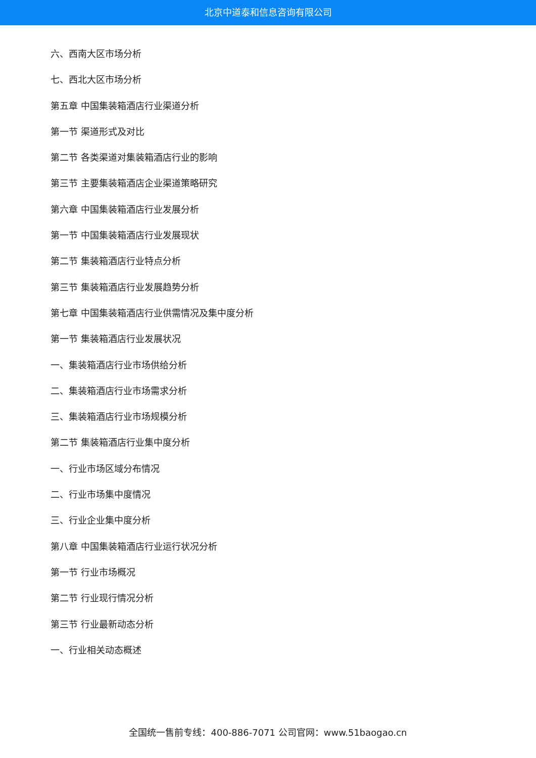北京中道泰和信息咨询有限公司
六、西南大区市场分析
七、西北大区市场分析
第五章 中国集装箱酒店行业渠道分析
第一节 渠道形式及对比
第二节 各类渠道对集装箱酒店行业的影响
第三节 主要集装箱酒店企业渠道策略研究
第六章 中国集装箱酒店行业发展分析
第一节 中国集装箱酒店行业发展现状
第二节 集装箱酒店行业特点分析
第三节 集装箱酒店行业发展趋势分析
第七章 中国集装箱酒店行业供需情况及集中度分析
第一节 集装箱酒店行业发展状况
一、集装箱酒店行业市场供给分析
二、集装箱酒店行业市场需求分析
三、集装箱酒店行业市场规模分析
第二节 集装箱酒店行业集中度分析
一、行业市场区域分布情况
二、行业市场集中度情况
三、行业企业集中度分析
第八章 中国集装箱酒店行业运行状况分析
第一节 行业市场概况
第二节 行业现行情况分析
第三节 行业最新动态分析
一、行业相关动态概述
全国统一售前专线：400-886-7071 公司官网：www.51baogao.cn